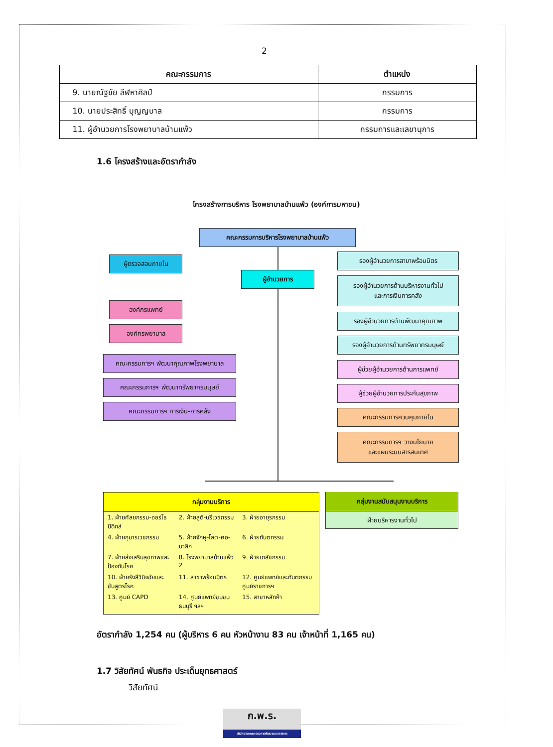2
| คณะกรรมการ | ตำแหน่ง |
| --- | --- |
| 9. นายณัฐชัย ลีฬหาศิลป์ | กรรมการ |
| 10. นายประสิทธิ์ บุญญบาล | กรรมการ |
| 11. ผู้อำนวยการโรงพยาบาลบ้านแพ้ว | กรรมการและเลขานุการ |
1.6 โครงสร้างและอัตรากำลัง
โครงสร้างการบริหาร โรงพยาบาลบ้านแพ้ว (องค์การมหาชน)
คณะกรรมการบริหารโรงพยาบาลบ้านแพ้ว
ผู้ตรวจสอบภายใน
ผู้อำนวยการ
องค์กรแพทย์
องค์กรพยาบาล
คณะกรรมการฯ พัฒนาคุณภาพโรงพยาบาล
คณะกรรมการฯ พัฒนาทรัพยากรมนุษย์
คณะกรรมการฯ การเงิน-การคลัง
รองผู้อำนวยการสาขาพร้อมมิตร
รองผู้อำนวยการด้านบริหารงานทั่วไป
และการเงินการคลัง
รองผู้อำนวยการด้านพัฒนาคุณภาพ
รองผู้อำนวยการด้านทรัพยากรมนุษย์
ผู้ช่วยผู้อำนวยการด้านการแพทย์
ผู้ช่วยผู้อำนวยการประกันสุขภาพ
คณะกรรมการควบคุมภายใน
คณะกรรมการฯ วางนโยบาย
และแผนระบบสารสนเทศ
กลุ่มงานบริการ
| 1. ฝ่ายศัลยกรรม-ออร์โธปิดิกส์ | 2. ฝ่ายสูติ-นรีเวชกรรม | 3. ฝ่ายอายุรกรรม |
| 4. ฝ่ายกุมารเวชกรรม | 5. ฝ่ายจักษุ-โสต-ศอ-นาสิก | 6. ฝ่ายทันตกรรม |
| 7. ฝ่ายส่งเสริมสุขภาพและป้องกันโรค | 8. โรงพยาบาลบ้านแพ้ว 2 | 9. ฝ่ายเภสัชกรรม |
| 10. ฝ่ายรังสีวินิจฉัยและชันสูตรโรค | 11. สาขาพร้อมมิตร | 12. ศูนย์แพทย์และทันตกรรม ศูนย์ราชการฯ |
| 13. ศูนย์ CAPD | 14. ศูนย์แพทย์ชุมชนธนบุรี ฯลฯ | 15. สาขาหลักห้า |
กลุ่มงานสนับสนุนงานบริการ
ฝ่ายบริหารงานทั่วไป
อัตรากำลัง 1,254 คน (ผู้บริหาร 6 คน หัวหน้างาน 83 คน เจ้าหน้าที่ 1,165 คน)
1.7 วิสัยทัศน์ พันธกิจ ประเด็นยุทธศาสตร์
วิสัยทัศน์
ก.พ.ร.
สำนักงานคณะกรรมการพัฒนาระบบราชการ